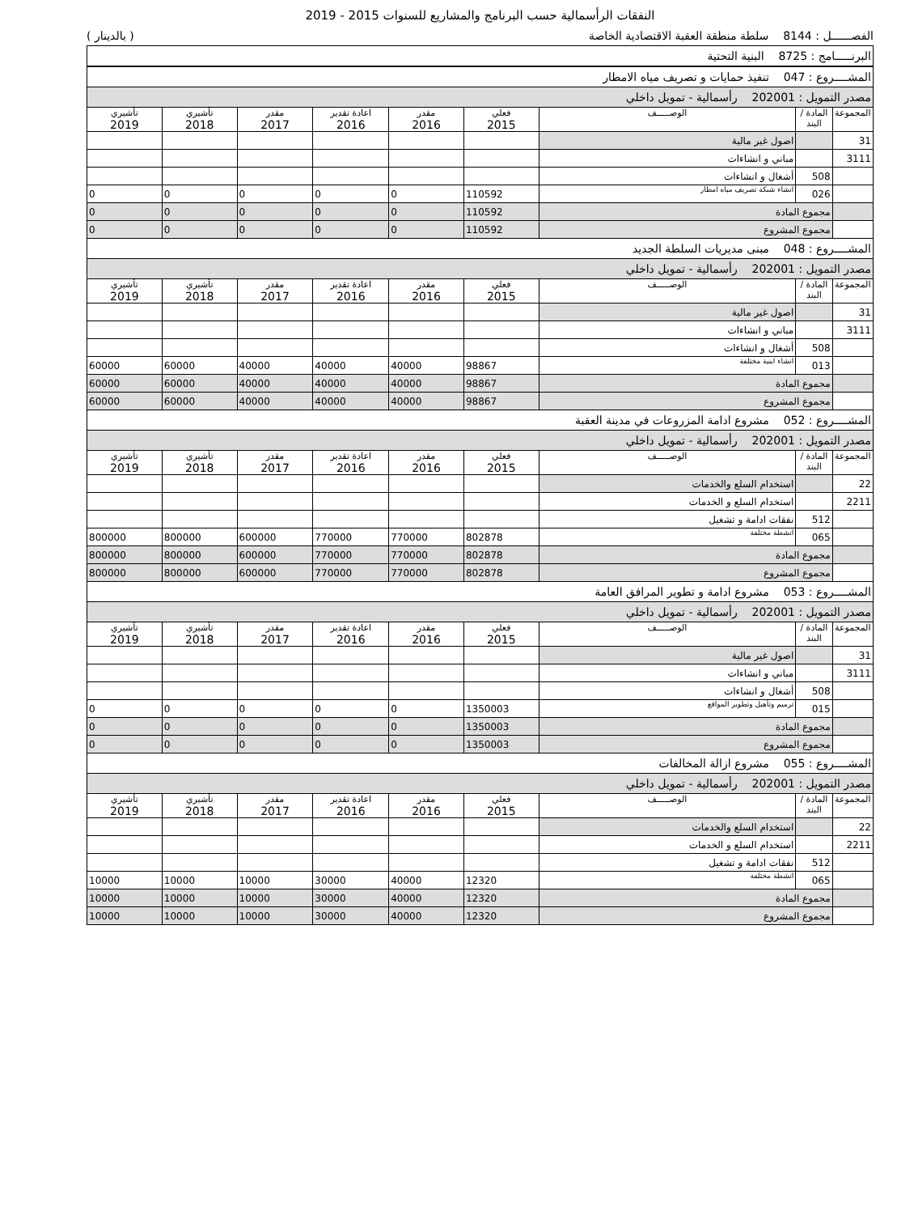النفقات الرأسمالية حسب البرنامج والمشاريع للسنوات 2015 - 2019
الفصــــــل : 8144 سلطة منطقة العقبة الاقتصادية الخاصة ( بالدينار )
| البرنـــــامج : 8725 البنية التحتية |
| المشــــروع : 047 تنفيذ حمايات و تصريف مياه الامطار | | | | | | | | |
| مصدر التمويل : 202001 رأسمالية - تمويل داخلي | | | | | | | | |
| المجموعة | المادة / البند | الوصـــــف | فعلي 2015 | مقدر 2016 | اعادة تقدير 2016 | مقدر 2017 | تأشيري 2018 | تأشيري 2019 |
| 31 | | اصول غير مالية | | | | | | |
| 3111 | | مباني و انشاءات | | | | | | |
| | 508 | أشغال و انشاءات | | | | | | |
| | 026 | انشاء شبكة تصريف مياه امطار | 110592 | 0 | 0 | 0 | 0 | 0 |
| | مجموع المادة | | 110592 | 0 | 0 | 0 | 0 | 0 |
| | مجموع المشروع | | 110592 | 0 | 0 | 0 | 0 | 0 |
| المشــــروع : 048 مبنى مديريات السلطة الجديد | | | | | | | | |
| مصدر التمويل : 202001 رأسمالية - تمويل داخلي | | | | | | | | |
| المجموعة | المادة / البند | الوصـــــف | فعلي 2015 | مقدر 2016 | اعادة تقدير 2016 | مقدر 2017 | تأشيري 2018 | تأشيري 2019 |
| 31 | | اصول غير مالية | | | | | | |
| 3111 | | مباني و انشاءات | | | | | | |
| | 508 | أشغال و انشاءات | | | | | | |
| | 013 | انشاء ابنية مختلفة | 98867 | 40000 | 40000 | 40000 | 60000 | 60000 |
| | مجموع المادة | | 98867 | 40000 | 40000 | 40000 | 60000 | 60000 |
| | مجموع المشروع | | 98867 | 40000 | 40000 | 40000 | 60000 | 60000 |
| المشــــروع : 052 مشروع ادامة المزروعات في مدينة العقبة | | | | | | | | |
| مصدر التمويل : 202001 رأسمالية - تمويل داخلي | | | | | | | | |
| المجموعة | المادة / البند | الوصـــــف | فعلي 2015 | مقدر 2016 | اعادة تقدير 2016 | مقدر 2017 | تأشيري 2018 | تأشيري 2019 |
| 22 | | استخدام السلع والخدمات | | | | | | |
| 2211 | | استخدام السلع و الخدمات | | | | | | |
| | 512 | نفقات ادامة و تشغيل | | | | | | |
| | 065 | انشطة مختلفة | 802878 | 770000 | 770000 | 600000 | 800000 | 800000 |
| | مجموع المادة | | 802878 | 770000 | 770000 | 600000 | 800000 | 800000 |
| | مجموع المشروع | | 802878 | 770000 | 770000 | 600000 | 800000 | 800000 |
| المشــــروع : 053 مشروع ادامة و تطوير المرافق العامة | | | | | | | | |
| مصدر التمويل : 202001 رأسمالية - تمويل داخلي | | | | | | | | |
| المجموعة | المادة / البند | الوصـــــف | فعلي 2015 | مقدر 2016 | اعادة تقدير 2016 | مقدر 2017 | تأشيري 2018 | تأشيري 2019 |
| 31 | | اصول غير مالية | | | | | | |
| 3111 | | مباني و انشاءات | | | | | | |
| | 508 | أشغال و انشاءات | | | | | | |
| | 015 | ترميم وتأهيل وتطوير المواقع | 1350003 | 0 | 0 | 0 | 0 | 0 |
| | مجموع المادة | | 1350003 | 0 | 0 | 0 | 0 | 0 |
| | مجموع المشروع | | 1350003 | 0 | 0 | 0 | 0 | 0 |
| المشــــروع : 055 مشروع ازالة المخالفات | | | | | | | | |
| مصدر التمويل : 202001 رأسمالية - تمويل داخلي | | | | | | | | |
| المجموعة | المادة / البند | الوصـــــف | فعلي 2015 | مقدر 2016 | اعادة تقدير 2016 | مقدر 2017 | تأشيري 2018 | تأشيري 2019 |
| 22 | | استخدام السلع والخدمات | | | | | | |
| 2211 | | استخدام السلع و الخدمات | | | | | | |
| | 512 | نفقات ادامة و تشغيل | | | | | | |
| | 065 | انشطة مختلفة | 12320 | 40000 | 30000 | 10000 | 10000 | 10000 |
| | مجموع المادة | | 12320 | 40000 | 30000 | 10000 | 10000 | 10000 |
| | مجموع المشروع | | 12320 | 40000 | 30000 | 10000 | 10000 | 10000 |